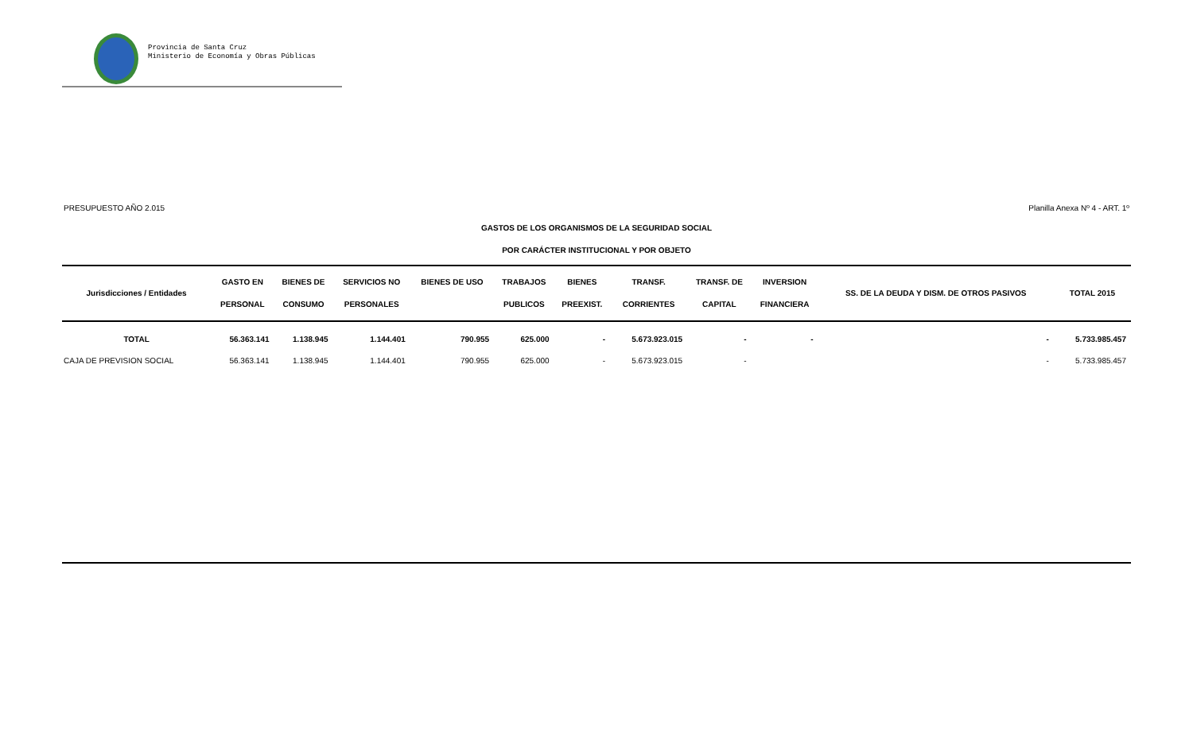Provincia de Santa Cruz
Ministerio de Economía y Obras Públicas
PRESUPUESTO AÑO 2.015 Planilla Anexa Nº 4 - ART. 1º
GASTOS DE LOS ORGANISMOS DE LA SEGURIDAD SOCIAL
POR CARÁCTER INSTITUCIONAL Y POR OBJETO
| Jurisdicciones / Entidades | GASTO EN PERSONAL | BIENES DE CONSUMO | SERVICIOS NO PERSONALES | BIENES DE USO | TRABAJOS PUBLICOS | BIENES PREEXIST. | TRANSF. CORRIENTES | TRANSF. DE CAPITAL | INVERSION FINANCIERA | SS. DE LA DEUDA Y DISM. DE OTROS PASIVOS | TOTAL 2015 |
| --- | --- | --- | --- | --- | --- | --- | --- | --- | --- | --- | --- |
| TOTAL | 56.363.141 | 1.138.945 | 1.144.401 | 790.955 | 625.000 | - | 5.673.923.015 | - | - | - | 5.733.985.457 |
| CAJA DE PREVISION SOCIAL | 56.363.141 | 1.138.945 | 1.144.401 | 790.955 | 625.000 | - | 5.673.923.015 | - | | - | 5.733.985.457 |